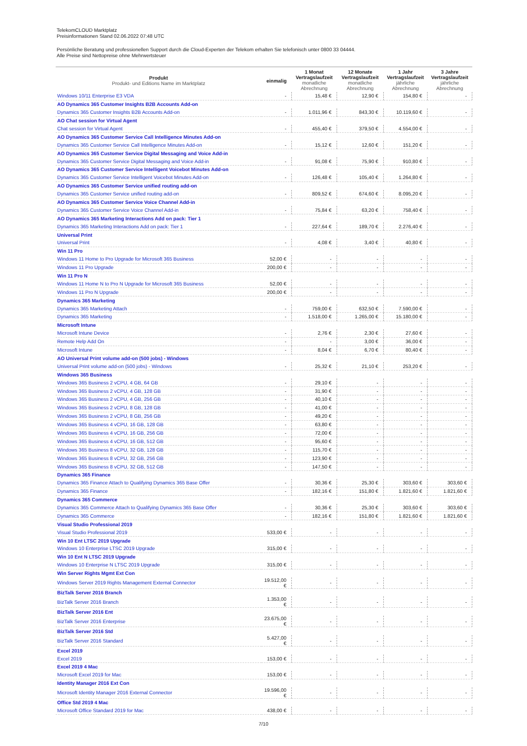TelekomCLOUD Marktplatz
Preisinformationen Stand 02.06.2022 07:48 UTC
Persönliche Beratung und professionellen Support durch die Cloud-Experten der Telekom erhalten Sie telefonisch unter 0800 33 04444.
Alle Preise sind Nettopreise ohne Mehrwertsteuer
| Produkt Produkt- und Editions Name im Marktplatz | einmalig | 1 Monat Vertragslaufzeit monatliche Abrechnung | 12 Monate Vertragslaufzeit monatliche Abrechnung | 1 Jahr Vertragslaufzeit jährliche Abrechnung | 3 Jahre Vertragslaufzeit jährliche Abrechnung |
| --- | --- | --- | --- | --- | --- |
| Windows 10/11 Enterprise E3 VDA | - | 15,48 € | 12,90 € | 154,80 € | - |
| AO Dynamics 365 Customer Insights B2B Accounts Add-on | | | | | |
| Dynamics 365 Customer Insights B2B Accounts Add-on | - | 1.011,96 € | 843,30 € | 10.119,60 € | - |
| AO Chat session for Virtual Agent | | | | | |
| Chat session for Virtual Agent | - | 455,40 € | 379,50 € | 4.554,00 € | - |
| AO Dynamics 365 Customer Service Call Intelligence Minutes Add-on | | | | | |
| Dynamics 365 Customer Service Call Intelligence Minutes Add-on | - | 15,12 € | 12,60 € | 151,20 € | - |
| AO Dynamics 365 Customer Service Digital Messaging and Voice Add-in | | | | | |
| Dynamics 365 Customer Service Digital Messaging and Voice Add-in | - | 91,08 € | 75,90 € | 910,80 € | - |
| AO Dynamics 365 Customer Service Intelligent Voicebot Minutes Add-on | | | | | |
| Dynamics 365 Customer Service Intelligent Voicebot Minutes Add-on | - | 126,48 € | 105,40 € | 1.264,80 € | - |
| AO Dynamics 365 Customer Service unified routing add-on | | | | | |
| Dynamics 365 Customer Service unified routing add-on | - | 809,52 € | 674,60 € | 8.095,20 € | - |
| AO Dynamics 365 Customer Service Voice Channel Add-in | | | | | |
| Dynamics 365 Customer Service Voice Channel Add-in | - | 75,84 € | 63,20 € | 758,40 € | - |
| AO Dynamics 365 Marketing Interactions Add on pack: Tier 1 | | | | | |
| Dynamics 365 Marketing Interactions Add on pack: Tier 1 | - | 227,64 € | 189,70 € | 2.276,40 € | - |
| Universal Print | | | | | |
| Universal Print | - | 4,08 € | 3,40 € | 40,80 € | - |
| Win 11 Pro | | | | | |
| Windows 11 Home to Pro Upgrade for Microsoft 365 Business | 52,00 € | - | - | - | - |
| Windows 11 Pro Upgrade | 200,00 € | - | - | - | - |
| Win 11 Pro N | | | | | |
| Windows 11 Home N to Pro N Upgrade for Microsoft 365 Business | 52,00 € | - | - | - | - |
| Windows 11 Pro N Upgrade | 200,00 € | - | - | - | - |
| Dynamics 365 Marketing | | | | | |
| Dynamics 365 Marketing Attach | - | 759,00 € | 632,50 € | 7.590,00 € | - |
| Dynamics 365 Marketing | - | 1.518,00 € | 1.265,00 € | 15.180,00 € | - |
| Microsoft Intune | | | | | |
| Microsoft Intune Device | - | 2,76 € | 2,30 € | 27,60 € | - |
| Remote Help Add On | - | - | 3,00 € | 36,00 € | - |
| Microsoft Intune | - | 8,04 € | 6,70 € | 80,40 € | - |
| AO Universal Print volume add-on (500 jobs) - Windows | | | | | |
| Universal Print volume add-on (500 jobs) - Windows | - | 25,32 € | 21,10 € | 253,20 € | - |
| Windows 365 Business | | | | | |
| Windows 365 Business 2 vCPU, 4 GB, 64 GB | - | 29,10 € | - | - | - |
| Windows 365 Business 2 vCPU, 4 GB, 128 GB | - | 31,90 € | - | - | - |
| Windows 365 Business 2 vCPU, 4 GB, 256 GB | - | 40,10 € | - | - | - |
| Windows 365 Business 2 vCPU, 8 GB, 128 GB | - | 41,00 € | - | - | - |
| Windows 365 Business 2 vCPU, 8 GB, 256 GB | - | 49,20 € | - | - | - |
| Windows 365 Business 4 vCPU, 16 GB, 128 GB | - | 63,80 € | - | - | - |
| Windows 365 Business 4 vCPU, 16 GB, 256 GB | - | 72,00 € | - | - | - |
| Windows 365 Business 4 vCPU, 16 GB, 512 GB | - | 95,60 € | - | - | - |
| Windows 365 Business 8 vCPU, 32 GB, 128 GB | - | 115,70 € | - | - | - |
| Windows 365 Business 8 vCPU, 32 GB, 256 GB | - | 123,90 € | - | - | - |
| Windows 365 Business 8 vCPU, 32 GB, 512 GB | - | 147,50 € | - | - | - |
| Dynamics 365 Finance | | | | | |
| Dynamics 365 Finance Attach to Qualifying Dynamics 365 Base Offer | - | 30,36 € | 25,30 € | 303,60 € | 303,60 € |
| Dynamics 365 Finance | - | 182,16 € | 151,80 € | 1.821,60 € | 1.821,60 € |
| Dynamics 365 Commerce | | | | | |
| Dynamics 365 Commerce Attach to Qualifying Dynamics 365 Base Offer | - | 30,36 € | 25,30 € | 303,60 € | 303,60 € |
| Dynamics 365 Commerce | - | 182,16 € | 151,80 € | 1.821,60 € | 1.821,60 € |
| Visual Studio Professional 2019 | | | | | |
| Visual Studio Professional 2019 | 533,00 € | - | - | - | - |
| Win 10 Ent LTSC 2019 Upgrade | | | | | |
| Windows 10 Enterprise LTSC 2019 Upgrade | 315,00 € | - | - | - | - |
| Win 10 Ent N LTSC 2019 Upgrade | | | | | |
| Windows 10 Enterprise N LTSC 2019 Upgrade | 315,00 € | - | - | - | - |
| Win Server Rights Mgmt Ext Con | | | | | |
| Windows Server 2019 Rights Management External Connector | 19.512,00 € | - | - | - | - |
| BizTalk Server 2016 Branch | | | | | |
| BizTalk Server 2016 Branch | 1.353,00 € | - | - | - | - |
| BizTalk Server 2016 Ent | | | | | |
| BizTalk Server 2016 Enterprise | 23.675,00 € | - | - | - | - |
| BizTalk Server 2016 Std | | | | | |
| BizTalk Server 2016 Standard | 5.427,00 € | - | - | - | - |
| Excel 2019 | | | | | |
| Excel 2019 | 153,00 € | - | - | - | - |
| Excel 2019 4 Mac | | | | | |
| Microsoft Excel 2019 for Mac | 153,00 € | - | - | - | - |
| Identity Manager 2016 Ext Con | | | | | |
| Microsoft Identity Manager 2016 External Connector | 19.596,00 € | - | - | - | - |
| Office Std 2019 4 Mac | | | | | |
| Microsoft Office Standard 2019 for Mac | 438,00 € | - | - | - | - |
7/10